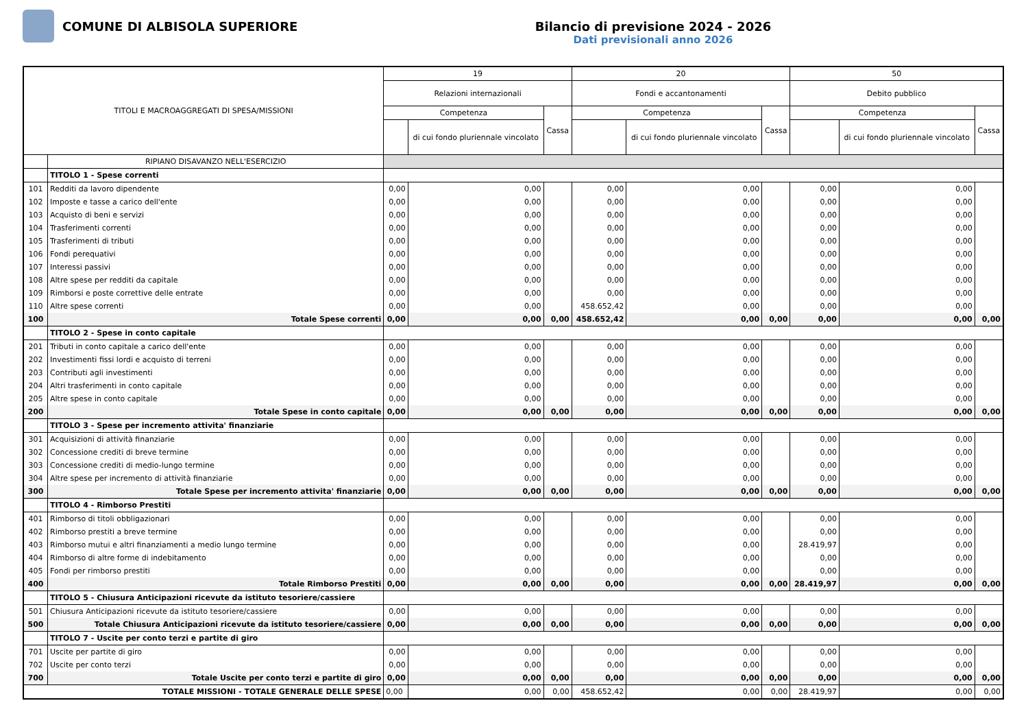COMUNE DI ALBISOLA SUPERIORE Bilancio di previsione 2024 - 2026
Dati previsionali anno 2026
| TITOLI E MACROAGGREGATI DI SPESA/MISSIONI | | 19 | | | 20 | | | 50 | | |
| --- | --- | --- | --- | --- | --- | --- | --- | --- | --- | --- |
| | | Relazioni internazionali | | | Fondi e accantonamenti | | | Debito pubblico | | |
| | | Competenza | | Cassa | Competenza | | Cassa | Competenza | | Cassa |
| | | | di cui fondo pluriennale vincolato | | | di cui fondo pluriennale vincolato | | | di cui fondo pluriennale vincolato | |
| | RIPIANO DISAVANZO NELL'ESERCIZIO | | | | | | | | | |
| | TITOLO 1 - Spese correnti | | | | | | | | | |
| 101 | Redditi da lavoro dipendente | 0,00 | 0,00 | | 0,00 | 0,00 | | 0,00 | 0,00 | |
| 102 | Imposte e tasse a carico dell'ente | 0,00 | 0,00 | | 0,00 | 0,00 | | 0,00 | 0,00 | |
| 103 | Acquisto di beni e servizi | 0,00 | 0,00 | | 0,00 | 0,00 | | 0,00 | 0,00 | |
| 104 | Trasferimenti correnti | 0,00 | 0,00 | | 0,00 | 0,00 | | 0,00 | 0,00 | |
| 105 | Trasferimenti di tributi | 0,00 | 0,00 | | 0,00 | 0,00 | | 0,00 | 0,00 | |
| 106 | Fondi perequativi | 0,00 | 0,00 | | 0,00 | 0,00 | | 0,00 | 0,00 | |
| 107 | Interessi passivi | 0,00 | 0,00 | | 0,00 | 0,00 | | 0,00 | 0,00 | |
| 108 | Altre spese per redditi da capitale | 0,00 | 0,00 | | 0,00 | 0,00 | | 0,00 | 0,00 | |
| 109 | Rimborsi e poste correttive delle entrate | 0,00 | 0,00 | | 0,00 | 0,00 | | 0,00 | 0,00 | |
| 110 | Altre spese correnti | 0,00 | 0,00 | | 458.652,42 | 0,00 | | 0,00 | 0,00 | |
| 100 | Totale Spese correnti | 0,00 | 0,00 | 0,00 | 458.652,42 | 0,00 | 0,00 | 0,00 | 0,00 | 0,00 |
| | TITOLO 2 - Spese in conto capitale | | | | | | | | | |
| 201 | Tributi in conto capitale a carico dell'ente | 0,00 | 0,00 | | 0,00 | 0,00 | | 0,00 | 0,00 | |
| 202 | Investimenti fissi lordi e acquisto di terreni | 0,00 | 0,00 | | 0,00 | 0,00 | | 0,00 | 0,00 | |
| 203 | Contributi agli investimenti | 0,00 | 0,00 | | 0,00 | 0,00 | | 0,00 | 0,00 | |
| 204 | Altri trasferimenti in conto capitale | 0,00 | 0,00 | | 0,00 | 0,00 | | 0,00 | 0,00 | |
| 205 | Altre spese in conto capitale | 0,00 | 0,00 | | 0,00 | 0,00 | | 0,00 | 0,00 | |
| 200 | Totale Spese in conto capitale | 0,00 | 0,00 | 0,00 | 0,00 | 0,00 | 0,00 | 0,00 | 0,00 | 0,00 |
| | TITOLO 3 - Spese per incremento attivita' finanziarie | | | | | | | | | |
| 301 | Acquisizioni di attività finanziarie | 0,00 | 0,00 | | 0,00 | 0,00 | | 0,00 | 0,00 | |
| 302 | Concessione crediti di breve termine | 0,00 | 0,00 | | 0,00 | 0,00 | | 0,00 | 0,00 | |
| 303 | Concessione crediti di medio-lungo termine | 0,00 | 0,00 | | 0,00 | 0,00 | | 0,00 | 0,00 | |
| 304 | Altre spese per incremento di attività finanziarie | 0,00 | 0,00 | | 0,00 | 0,00 | | 0,00 | 0,00 | |
| 300 | Totale Spese per incremento attivita' finanziarie | 0,00 | 0,00 | 0,00 | 0,00 | 0,00 | 0,00 | 0,00 | 0,00 | 0,00 |
| | TITOLO 4 - Rimborso Prestiti | | | | | | | | | |
| 401 | Rimborso di titoli obbligazionari | 0,00 | 0,00 | | 0,00 | 0,00 | | 0,00 | 0,00 | |
| 402 | Rimborso prestiti a breve termine | 0,00 | 0,00 | | 0,00 | 0,00 | | 0,00 | 0,00 | |
| 403 | Rimborso mutui e altri finanziamenti a medio lungo termine | 0,00 | 0,00 | | 0,00 | 0,00 | | 28.419,97 | 0,00 | |
| 404 | Rimborso di altre forme di indebitamento | 0,00 | 0,00 | | 0,00 | 0,00 | | 0,00 | 0,00 | |
| 405 | Fondi per rimborso prestiti | 0,00 | 0,00 | | 0,00 | 0,00 | | 0,00 | 0,00 | |
| 400 | Totale Rimborso Prestiti | 0,00 | 0,00 | 0,00 | 0,00 | 0,00 | 0,00 | 28.419,97 | 0,00 | 0,00 |
| | TITOLO 5 - Chiusura Anticipazioni ricevute da istituto tesoriere/cassiere | | | | | | | | | |
| 501 | Chiusura Anticipazioni ricevute da istituto tesoriere/cassiere | 0,00 | 0,00 | | 0,00 | 0,00 | | 0,00 | 0,00 | |
| 500 | Totale Chiusura Anticipazioni ricevute da istituto tesoriere/cassiere | 0,00 | 0,00 | 0,00 | 0,00 | 0,00 | 0,00 | 0,00 | 0,00 | 0,00 |
| | TITOLO 7 - Uscite per conto terzi e partite di giro | | | | | | | | | |
| 701 | Uscite per partite di giro | 0,00 | 0,00 | | 0,00 | 0,00 | | 0,00 | 0,00 | |
| 702 | Uscite per conto terzi | 0,00 | 0,00 | | 0,00 | 0,00 | | 0,00 | 0,00 | |
| 700 | Totale Uscite per conto terzi e partite di giro | 0,00 | 0,00 | 0,00 | 0,00 | 0,00 | 0,00 | 0,00 | 0,00 | 0,00 |
| TOTALE MISSIONI - TOTALE GENERALE DELLE SPESE | | 0,00 | 0,00 | 0,00 | 458.652,42 | 0,00 | 0,00 | 28.419,97 | 0,00 | 0,00 |